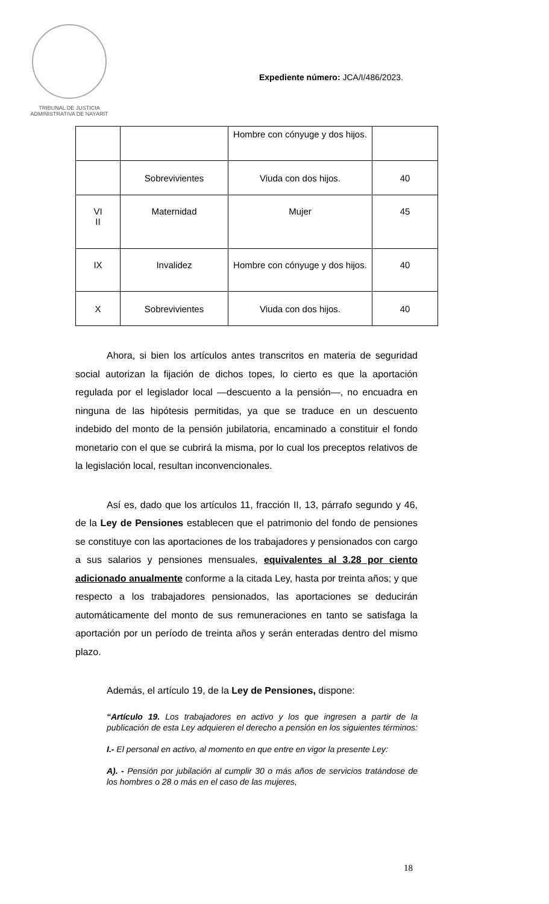TRIBUNAL DE JUSTICIA
ADMINISTRATIVA DE NAYARIT
Expediente número: JCA/I/486/2023.
| | | Hombre con cónyuge y dos hijos. | |
| | Sobrevivientes | Viuda con dos hijos. | 40 |
| VI II | Maternidad | Mujer | 45 |
| IX | Invalidez | Hombre con cónyuge y dos hijos. | 40 |
| X | Sobrevivientes | Viuda con dos hijos. | 40 |
Ahora, si bien los artículos antes transcritos en materia de seguridad social autorizan la fijación de dichos topes, lo cierto es que la aportación regulada por el legislador local —descuento a la pensión—, no encuadra en ninguna de las hipótesis permitidas, ya que se traduce en un descuento indebido del monto de la pensión jubilatoria, encaminado a constituir el fondo monetario con el que se cubrirá la misma, por lo cual los preceptos relativos de la legislación local, resultan inconvencionales.
Así es, dado que los artículos 11, fracción II, 13, párrafo segundo y 46, de la Ley de Pensiones establecen que el patrimonio del fondo de pensiones se constituye con las aportaciones de los trabajadores y pensionados con cargo a sus salarios y pensiones mensuales, equivalentes al 3.28 por ciento adicionado anualmente conforme a la citada Ley, hasta por treinta años; y que respecto a los trabajadores pensionados, las aportaciones se deducirán automáticamente del monto de sus remuneraciones en tanto se satisfaga la aportación por un período de treinta años y serán enteradas dentro del mismo plazo.
Además, el artículo 19, de la Ley de Pensiones, dispone:
“Artículo 19. Los trabajadores en activo y los que ingresen a partir de la publicación de esta Ley adquieren el derecho a pensión en los siguientes términos:
I.- El personal en activo, al momento en que entre en vigor la presente Ley:
A). - Pensión por jubilación al cumplir 30 o más años de servicios tratándose de los hombres o 28 o más en el caso de las mujeres,
18